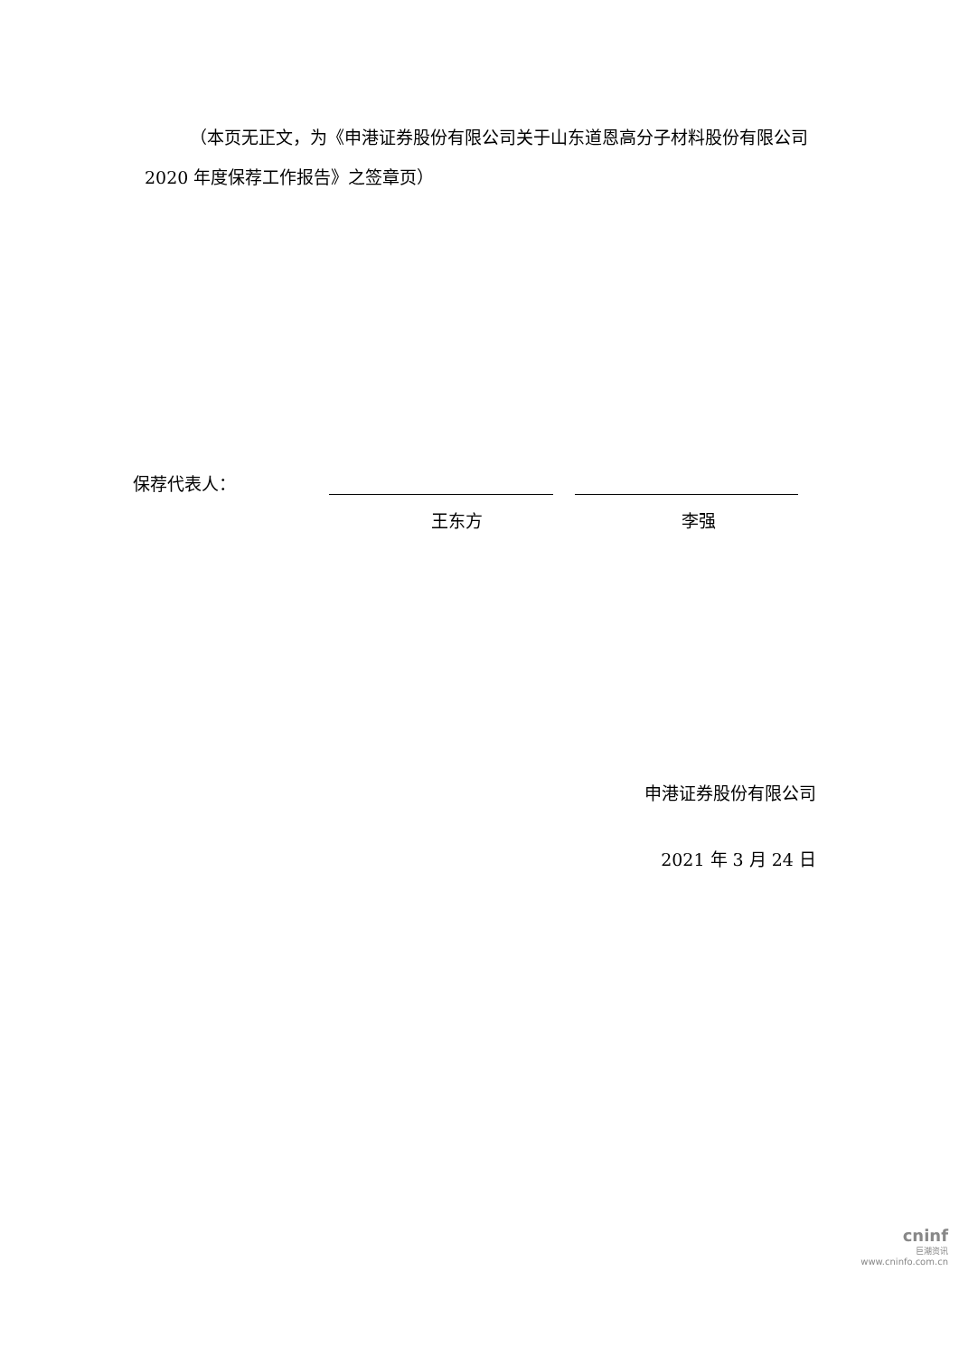（本页无正文，为《申港证券股份有限公司关于山东道恩高分子材料股份有限公司 2020 年度保荐工作报告》之签章页）
保荐代表人：
王东方 李强
申港证券股份有限公司
2021 年 3 月 24 日
cninf
巨潮资讯
www.cninfo.com.cn